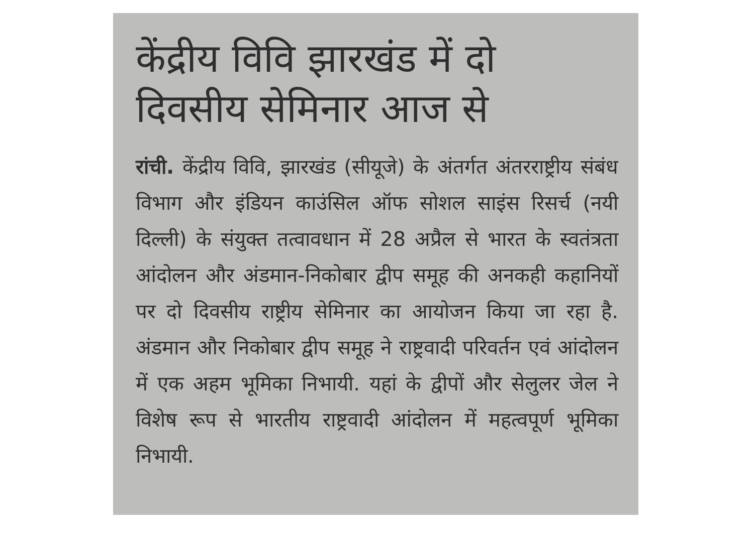केंद्रीय विवि झारखंड में दो दिवसीय सेमिनार आज से
रांची. केंद्रीय विवि, झारखंड (सीयूजे) के अंतर्गत अंतरराष्ट्रीय संबंध विभाग और इंडियन काउंसिल ऑफ सोशल साइंस रिसर्च (नयी दिल्ली) के संयुक्त तत्वावधान में 28 अप्रैल से भारत के स्वतंत्रता आंदोलन और अंडमान-निकोबार द्वीप समूह की अनकही कहानियों पर दो दिवसीय राष्ट्रीय सेमिनार का आयोजन किया जा रहा है. अंडमान और निकोबार द्वीप समूह ने राष्ट्रवादी परिवर्तन एवं आंदोलन में एक अहम भूमिका निभायी. यहां के द्वीपों और सेलुलर जेल ने विशेष रूप से भारतीय राष्ट्रवादी आंदोलन में महत्वपूर्ण भूमिका निभायी.